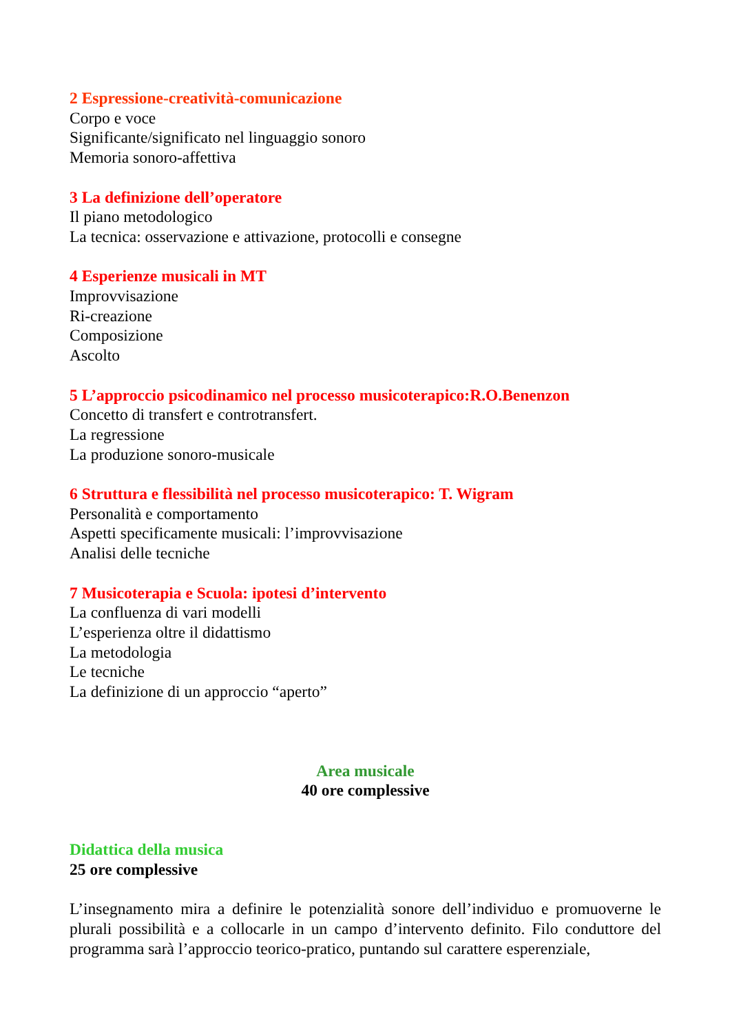2 Espressione-creatività-comunicazione
Corpo e voce
Significante/significato nel linguaggio sonoro
Memoria sonoro-affettiva
3 La definizione dell’operatore
Il piano metodologico
La tecnica: osservazione e attivazione, protocolli e consegne
4 Esperienze musicali in MT
Improvvisazione
Ri-creazione
Composizione
Ascolto
5 L’approccio psicodinamico nel processo musicoterapico:R.O.Benenzon
Concetto di transfert e controtransfert.
La regressione
La produzione sonoro-musicale
6 Struttura e flessibilità nel processo musicoterapico: T. Wigram
Personalità e comportamento
Aspetti specificamente musicali: l’improvvisazione
Analisi delle tecniche
7 Musicoterapia e Scuola: ipotesi d’intervento
La confluenza di vari modelli
L’esperienza oltre il didattismo
La metodologia
Le tecniche
La definizione di un approccio “aperto”
Area musicale
40 ore complessive
Didattica della musica
25 ore complessive
L’insegnamento mira a definire le potenzialità sonore dell’individuo e promuoverne le plurali possibilità e a collocarle in un campo d’intervento definito. Filo conduttore del programma sarà l’approccio teorico-pratico, puntando sul carattere esperenziale,